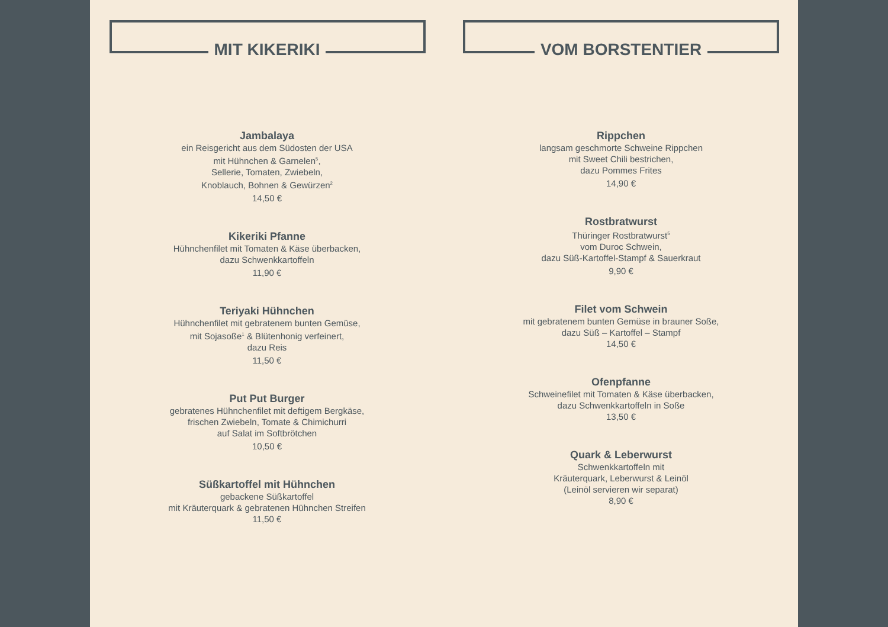MIT KIKERIKI
Jambalaya
ein Reisgericht aus dem Südosten der USA
mit Hühnchen & Garnelen<sup>5</sup>,
Sellerie, Tomaten, Zwiebeln,
Knoblauch, Bohnen & Gewürzen<sup>2</sup>
14,50 €
Kikeriki Pfanne
Hühnchenfilet mit Tomaten & Käse überbacken,
dazu Schwenkkartoffeln
11,90 €
Teriyaki Hühnchen
Hühnchenfilet mit gebratenem bunten Gemüse,
mit Sojasoße<sup>1</sup> & Blütenhonig verfeinert,
dazu Reis
11,50 €
Put Put Burger
gebratenes Hühnchenfilet mit deftigem Bergkäse,
frischen Zwiebeln, Tomate & Chimichurri
auf Salat im Softbrötchen
10,50 €
Süßkartoffel mit Hühnchen
gebackene Süßkartoffel
mit Kräuterquark & gebratenen Hühnchen Streifen
11,50 €
VOM BORSTENTIER
Rippchen
langsam geschmorte Schweine Rippchen
mit Sweet Chili bestrichen,
dazu Pommes Frites
14,90 €
Rostbratwurst
Thüringer Rostbratwurst<sup>5</sup>
vom Duroc Schwein,
dazu Süß-Kartoffel-Stampf & Sauerkraut
9,90 €
Filet vom Schwein
mit gebratenem bunten Gemüse in brauner Soße,
dazu Süß – Kartoffel – Stampf
14,50 €
Ofenpfanne
Schweinefilet mit Tomaten & Käse überbacken,
dazu Schwenkkartoffeln in Soße
13,50 €
Quark & Leberwurst
Schwenkkartoffeln mit
Kräuterquark, Leberwurst & Leinöl
(Leinöl servieren wir separat)
8,90 €